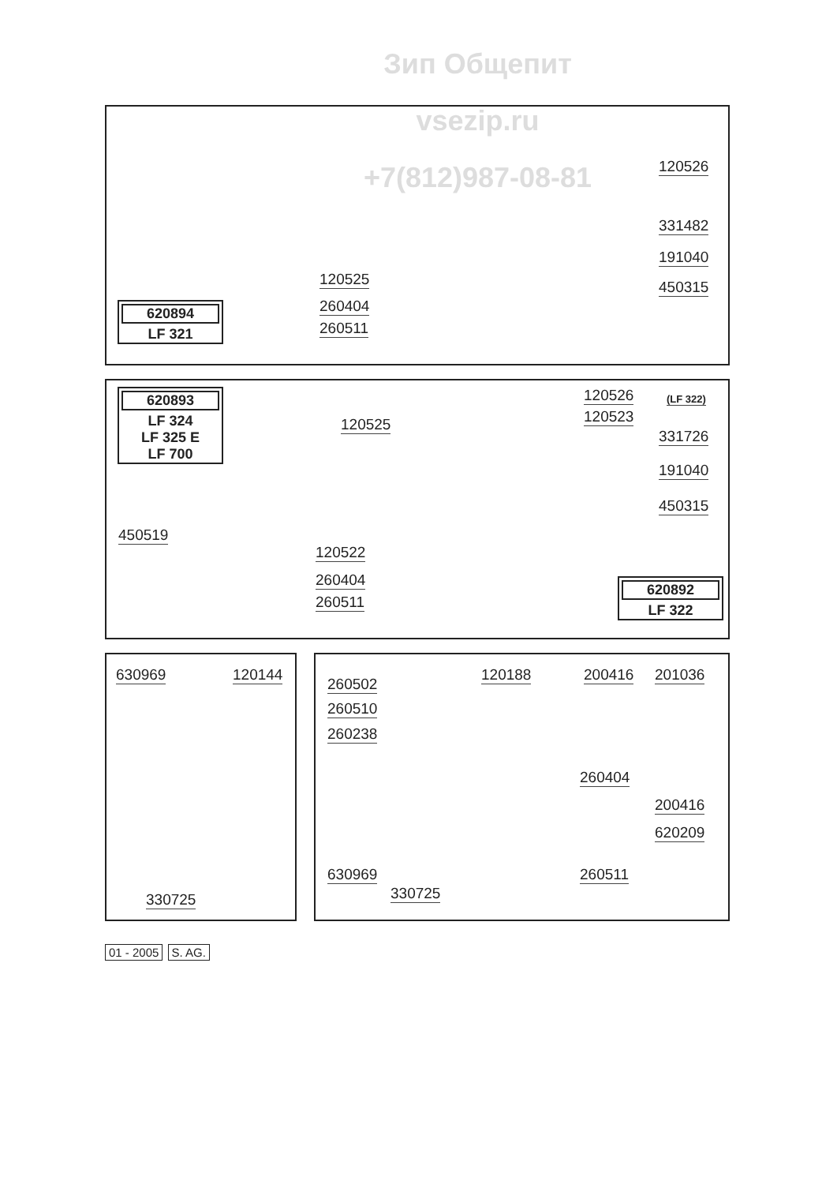Зип Общепит
vsezip.ru
+7(812)987-08-81
120526
331482
191040
450315 120525
260404
260511
620894
LF 321
120526 (LF 322)
120523
331726
191040
450315
120525
450519
120522
260404
260511
620893
LF 324
LF 325 E
LF 700
620892
LF 322
630969 120144
330725
260502
260510
260238
120188 200416 201036
260404
200416
620209
630969 260511
330725
01 - 2005 S. AG.